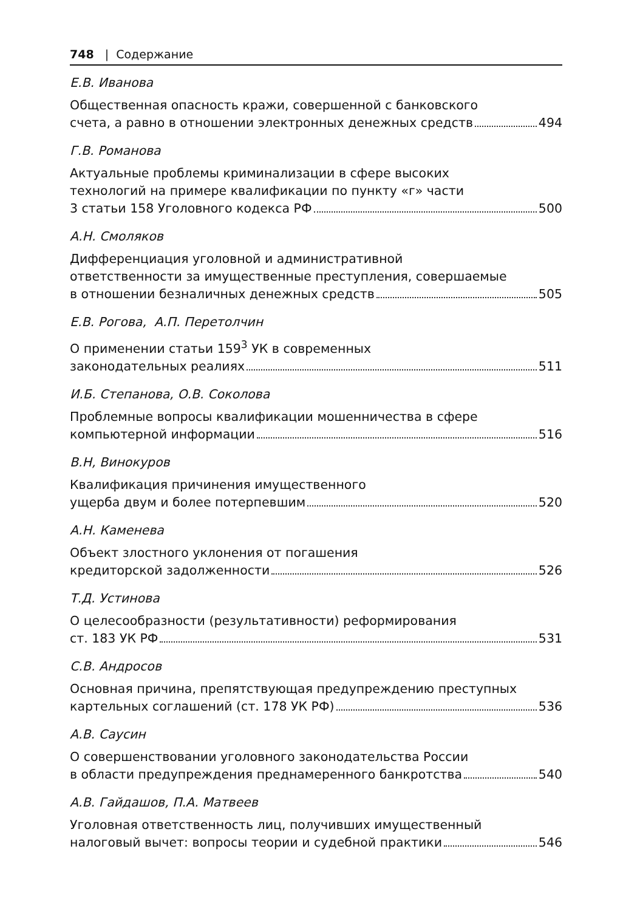748 | Содержание
Е.В. Иванова
Общественная опасность кражи, совершенной с банковского
счета, а равно в отношении электронных денежных средств 494
Г.В. Романова
Актуальные проблемы криминализации в сфере высоких
технологий на примере квалификации по пункту «г» части
3 статьи 158 Уголовного кодекса РФ 500
А.Н. Смоляков
Дифференциация уголовной и административной
ответственности за имущественные преступления, совершаемые
в отношении безналичных денежных средств 505
Е.В. Рогова, А.П. Перетолчин
О применении статьи 159<sup>3</sup> УК в современных
законодательных реалиях 511
И.Б. Степанова, О.В. Соколова
Проблемные вопросы квалификации мошенничества в сфере
компьютерной информации 516
В.Н, Винокуров
Квалификация причинения имущественного
ущерба двум и более потерпевшим 520
А.Н. Каменева
Объект злостного уклонения от погашения
кредиторской задолженности 526
Т.Д. Устинова
О целесообразности (результативности) реформирования
ст. 183 УК РФ 531
С.В. Андросов
Основная причина, препятствующая предупреждению преступных
картельных соглашений (ст. 178 УК РФ) 536
А.В. Саусин
О совершенствовании уголовного законодательства России
в области предупреждения преднамеренного банкротства 540
А.В. Гайдашов, П.А. Матвеев
Уголовная ответственность лиц, получивших имущественный
налоговый вычет: вопросы теории и судебной практики 546